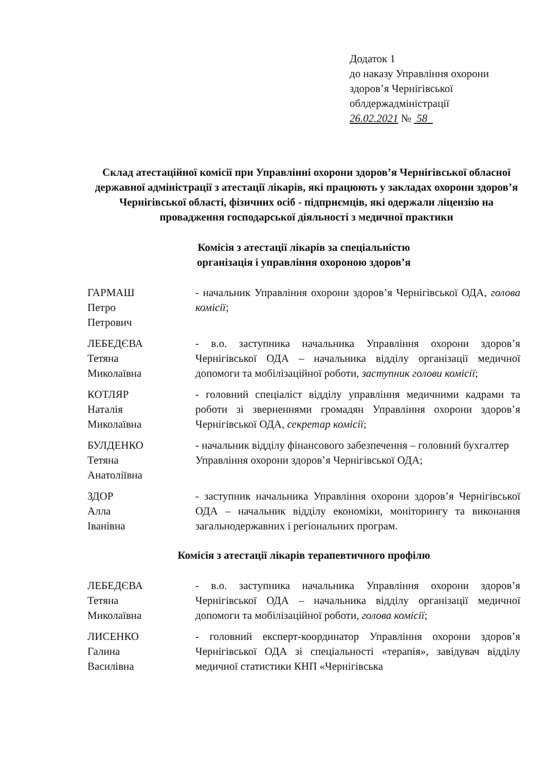Додаток 1
до наказу Управління охорони здоров’я Чернігівської облдержадміністрації
26.02.2021 № 58
Склад атестаційної комісії при Управлінні охорони здоров’я Чернігівської обласної державної адміністрації з атестації лікарів, які працюють у закладах охорони здоров’я Чернігівської області, фізичних осіб - підприємців, які одержали ліцензію на провадження господарської діяльності з медичної практики
Комісія з атестації лікарів за спеціальністю
організація і управління охороною здоров’я
ГАРМАШ
Петро
Петрович
- начальник Управління охорони здоров’я Чернігівської ОДА, голова комісії;
ЛЕБЕДЄВА
Тетяна
Миколаївна
- в.о. заступника начальника Управління охорони здоров’я Чернігівської ОДА – начальника відділу організації медичної допомоги та мобілізаційної роботи, заступник голови комісії;
КОТЛЯР
Наталія
Миколаївна
- головний спеціаліст відділу управління медичними кадрами та роботи зі зверненнями громадян Управління охорони здоров’я Чернігівської ОДА, секретар комісії;
БУЛДЕНКО
Тетяна
Анатоліївна
- начальник відділу фінансового забезпечення – головний бухгалтер Управління охорони здоров’я Чернігівської ОДА;
ЗДОР
Алла
Іванівна
- заступник начальника Управління охорони здоров’я Чернігівської ОДА – начальник відділу економіки, моніторингу та виконання загальнодержавних і регіональних програм.
Комісія з атестації лікарів терапевтичного профілю
ЛЕБЕДЄВА
Тетяна
Миколаївна
- в.о. заступника начальника Управління охорони здоров’я Чернігівської ОДА – начальника відділу організації медичної допомоги та мобілізаційної роботи, голова комісії;
ЛИСЕНКО
Галина
Василівна
- головний експерт-координатор Управління охорони здоров’я Чернігівської ОДА зі спеціальності «терапія», завідувач відділу медичної статистики КНП «Чернігівська